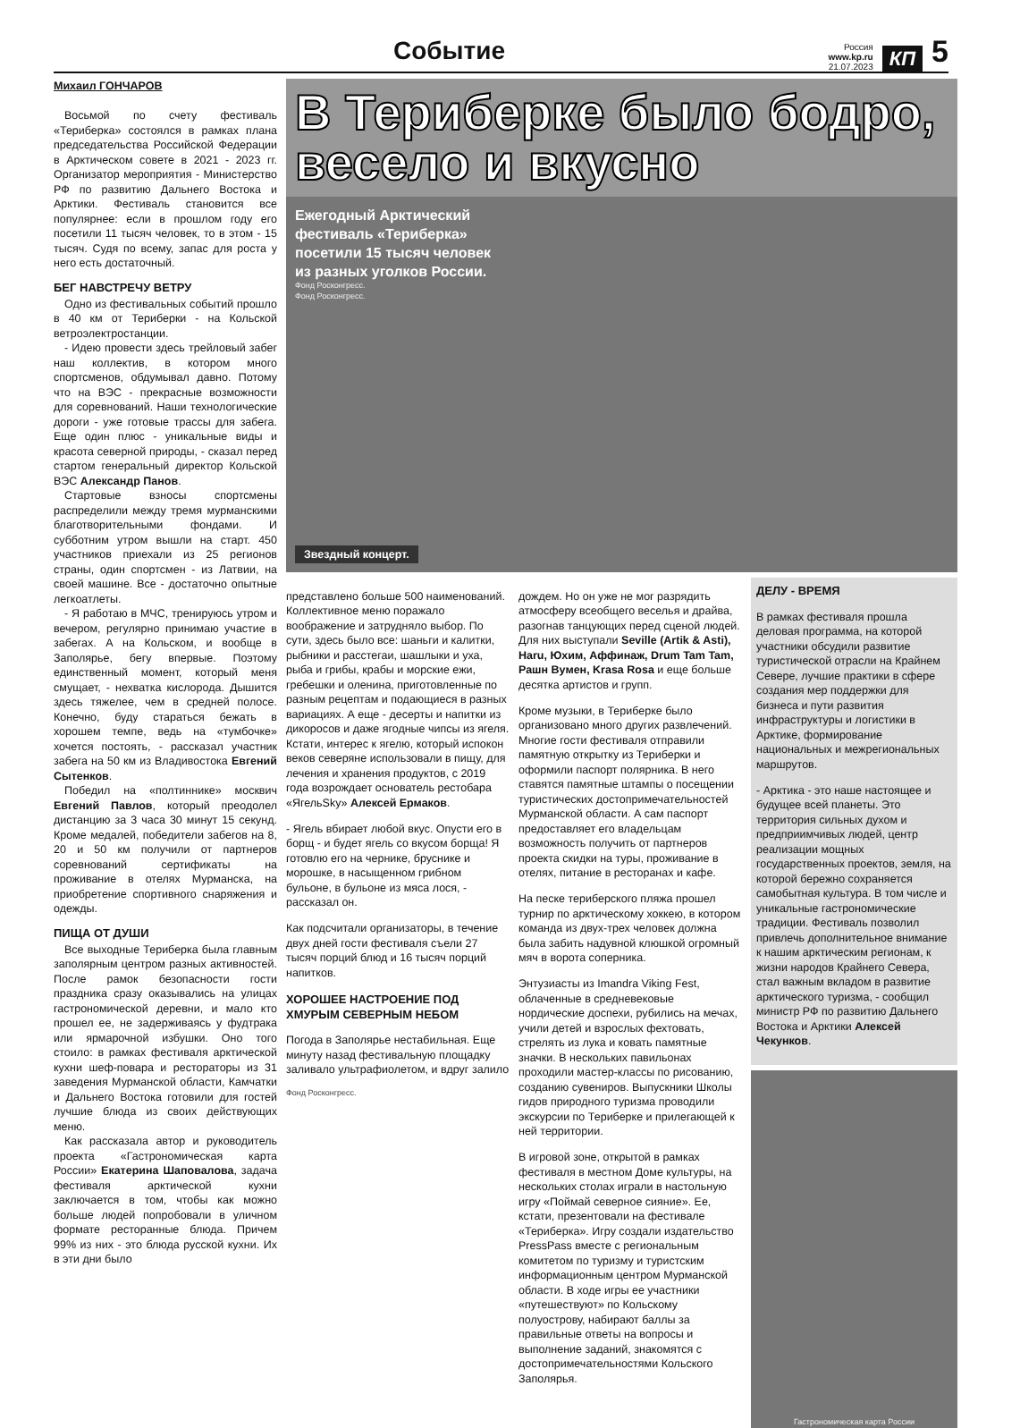Событие
Россия
www.kp.ru
21.07.2023
КП 5
Михаил ГОНЧАРОВ
Восьмой по счету фестиваль «Териберка» состоялся в рамках плана председательства Российской Федерации в Арктическом совете в 2021 - 2023 гг. Организатор мероприятия - Министерство РФ по развитию Дальнего Востока и Арктики. Фестиваль становится все популярнее: если в прошлом году его посетили 11 тысяч человек, то в этом - 15 тысяч. Судя по всему, запас для роста у него есть достаточный.
БЕГ НАВСТРЕЧУ ВЕТРУ
Одно из фестивальных событий прошло в 40 км от Териберки - на Кольской ветроэлектростанции.
- Идею провести здесь трейловый забег наш коллектив, в котором много спортсменов, обдумывал давно. Потому что на ВЭС - прекрасные возможности для соревнований. Наши технологические дороги - уже готовые трассы для забега. Еще один плюс - уникальные виды и красота северной природы, - сказал перед стартом генеральный директор Кольской ВЭС Александр Панов.
Стартовые взносы спортсмены распределили между тремя мурманскими благотворительными фондами. И субботним утром вышли на старт. 450 участников приехали из 25 регионов страны, один спортсмен - из Латвии, на своей машине. Все - достаточно опытные легкоатлеты.
- Я работаю в МЧС, тренируюсь утром и вечером, регулярно принимаю участие в забегах. А на Кольском, и вообще в Заполярье, бегу впервые. Поэтому единственный момент, который меня смущает, - нехватка кислорода. Дышится здесь тяжелее, чем в средней полосе. Конечно, буду стараться бежать в хорошем темпе, ведь на «тумбочке» хочется постоять, - рассказал участник забега на 50 км из Владивостока Евгений Сытенков.
Победил на «полтиннике» москвич Евгений Павлов, который преодолел дистанцию за 3 часа 30 минут 15 секунд. Кроме медалей, победители забегов на 8, 20 и 50 км получили от партнеров соревнований сертификаты на проживание в отелях Мурманска, на приобретение спортивного снаряжения и одежды.
ПИЩА ОТ ДУШИ
Все выходные Териберка была главным заполярным центром разных активностей. После рамок безопасности гости праздника сразу оказывались на улицах гастрономической деревни, и мало кто прошел ее, не задерживаясь у фудтрака или ярмарочной избушки. Оно того стоило: в рамках фестиваля арктической кухни шеф-повара и рестораторы из 31 заведения Мурманской области, Камчатки и Дальнего Востока готовили для гостей лучшие блюда из своих действующих меню.
Как рассказала автор и руководитель проекта «Гастрономическая карта России» Екатерина Шаповалова, задача фестиваля арктической кухни заключается в том, чтобы как можно больше людей попробовали в уличном формате ресторанные блюда. Причем 99% из них - это блюда русской кухни. Их в эти дни было
В Териберке было бодро, весело и вкусно
Ежегодный Арктический фестиваль «Териберка» посетили 15 тысяч человек из разных уголков России.
Фонд Росконгресс.
Фонд Росконгресс.
Звездный концерт.
представлено больше 500 наименований. Коллективное меню поражало воображение и затрудняло выбор. По сути, здесь было все: шаньги и калитки, рыбники и расстегаи, шашлыки и уха, рыба и грибы, крабы и морские ежи, гребешки и оленина, приготовленные по разным рецептам и подающиеся в разных вариациях. А еще - десерты и напитки из дикоросов и даже ягодные чипсы из ягеля. Кстати, интерес к ягелю, который испокон веков северяне использовали в пищу, для лечения и хранения продуктов, с 2019 года возрождает основатель рестобара «ЯгельSky» Алексей Ермаков.
- Ягель вбирает любой вкус. Опусти его в борщ - и будет ягель со вкусом борща! Я готовлю его на чернике, бруснике и морошке, в насыщенном грибном бульоне, в бульоне из мяса лося, - рассказал он.
Как подсчитали организаторы, в течение двух дней гости фестиваля съели 27 тысяч порций блюд и 16 тысяч порций напитков.
ХОРОШЕЕ НАСТРОЕНИЕ ПОД ХМУРЫМ СЕВЕРНЫМ НЕБОМ
Погода в Заполярье нестабильная. Еще минуту назад фестивальную площадку заливало ультрафиолетом, и вдруг залило
Фонд Росконгресс.
дождем. Но он уже не мог разрядить атмосферу всеобщего веселья и драйва, разогнав танцующих перед сценой людей. Для них выступали Seville (Artik & Asti), Haru, Юхим, Аффинаж, Drum Tam Tam, Рашн Вумен, Krasa Rosa и еще больше десятка артистов и групп.
Кроме музыки, в Териберке было организовано много других развлечений. Многие гости фестиваля отправили памятную открытку из Териберки и оформили паспорт полярника. В него ставятся памятные штампы о посещении туристических достопримечательностей Мурманской области. А сам паспорт предоставляет его владельцам возможность получить от партнеров проекта скидки на туры, проживание в отелях, питание в ресторанах и кафе.
На песке териберского пляжа прошел турнир по арктическому хоккею, в котором команда из двух-трех человек должна была забить надувной клюшкой огромный мяч в ворота соперника.
Энтузиасты из Imandra Viking Fest, облаченные в средневековые нордические доспехи, рубились на мечах, учили детей и взрослых фехтовать, стрелять из лука и ковать памятные значки. В нескольких павильонах проходили мастер-классы по рисованию, созданию сувениров. Выпускники Школы гидов природного туризма проводили экскурсии по Териберке и прилегающей к ней территории.
В игровой зоне, открытой в рамках фестиваля в местном Доме культуры, на нескольких столах играли в настольную игру «Поймай северное сияние». Ее, кстати, презентовали на фестивале «Териберка». Игру создали издательство PressPass вместе с региональным комитетом по туризму и туристским информационным центром Мурманской области. В ходе игры ее участники «путешествуют» по Кольскому полуострову, набирают баллы за правильные ответы на вопросы и выполнение заданий, знакомятся с достопримечательностями Кольского Заполярья.
ДЕЛУ - ВРЕМЯ
В рамках фестиваля прошла деловая программа, на которой участники обсудили развитие туристической отрасли на Крайнем Севере, лучшие практики в сфере создания мер поддержки для бизнеса и пути развития инфраструктуры и логистики в Арктике, формирование национальных и межрегиональных маршрутов.
- Арктика - это наше настоящее и будущее всей планеты. Это территория сильных духом и предприимчивых людей, центр реализации мощных государственных проектов, земля, на которой бережно сохраняется самобытная культура. В том числе и уникальные гастрономические традиции. Фестиваль позволил привлечь дополнительное внимание к нашим арктическим регионам, к жизни народов Крайнего Севера, стал важным вкладом в развитие арктического туризма, - сообщил министр РФ по развитию Дальнего Востока и Арктики Алексей Чекунков.
Гастрономическая карта России